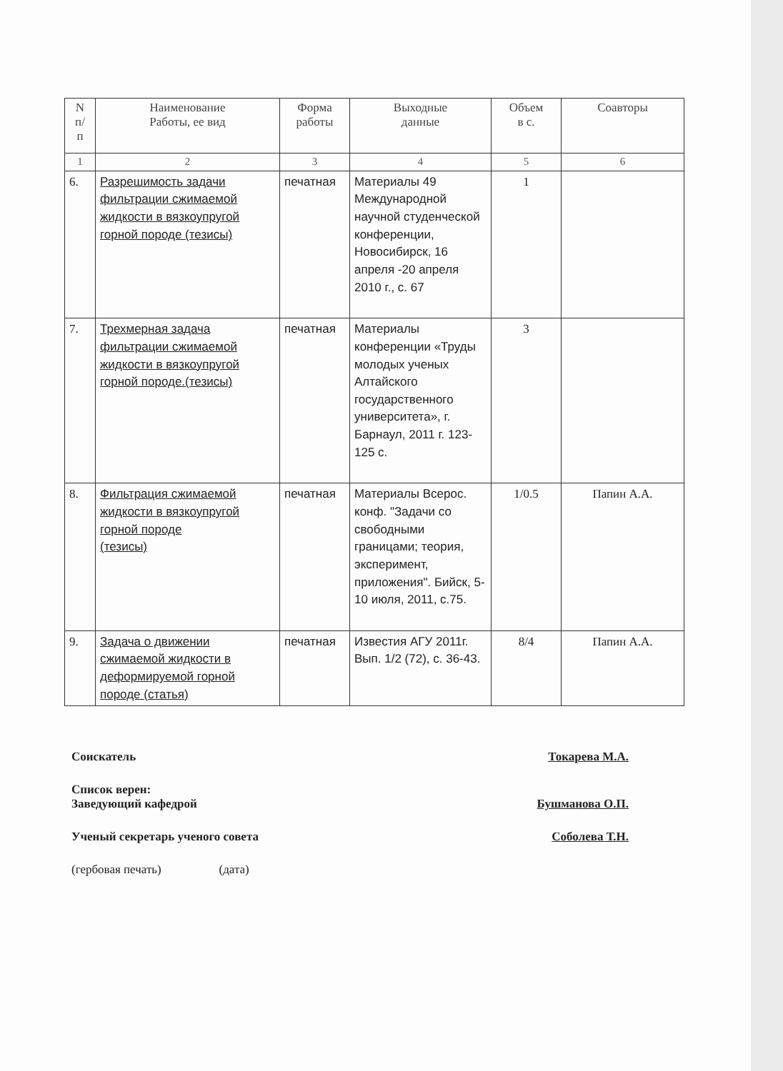| N п/ п | Наименование Работы, ее вид | Форма работы | Выходные данные | Объем в с. | Соавторы |
| --- | --- | --- | --- | --- | --- |
| 1 | 2 | 3 | 4 | 5 | 6 |
| 6. | Разрешимость задачи фильтрации сжимаемой жидкости в вязкоупругой горной породе (тезисы) | печатная | Материалы 49 Международной научной студенческой конференции, Новосибирск, 16 апреля -20 апреля 2010 г., с. 67 | 1 | |
| 7. | Трехмерная задача фильтрации сжимаемой жидкости в вязкоупругой горной породе.(тезисы) | печатная | Материалы конференции «Труды молодых ученых Алтайского государственного университета», г. Барнаул, 2011 г. 123-125 с. | 3 | |
| 8. | Фильтрация сжимаемой жидкости в вязкоупругой горной породе (тезисы) | печатная | Материалы Всерос. конф. "Задачи со свободными границами; теория, эксперимент, приложения". Бийск, 5-10 июля, 2011, с.75. | 1/0.5 | Папин А.А. |
| 9. | Задача о движении сжимаемой жидкости в деформируемой горной породе (статья) | печатная | Известия АГУ 2011г. Вып. 1/2 (72), с. 36-43. | 8/4 | Папин А.А. |
Соискатель Токарева М.А.
Список верен:
Заведующий кафедрой
Бушманова О.П.
Ученый секретарь ученого совета Соболева Т.Н.
(гербовая печать) (дата)